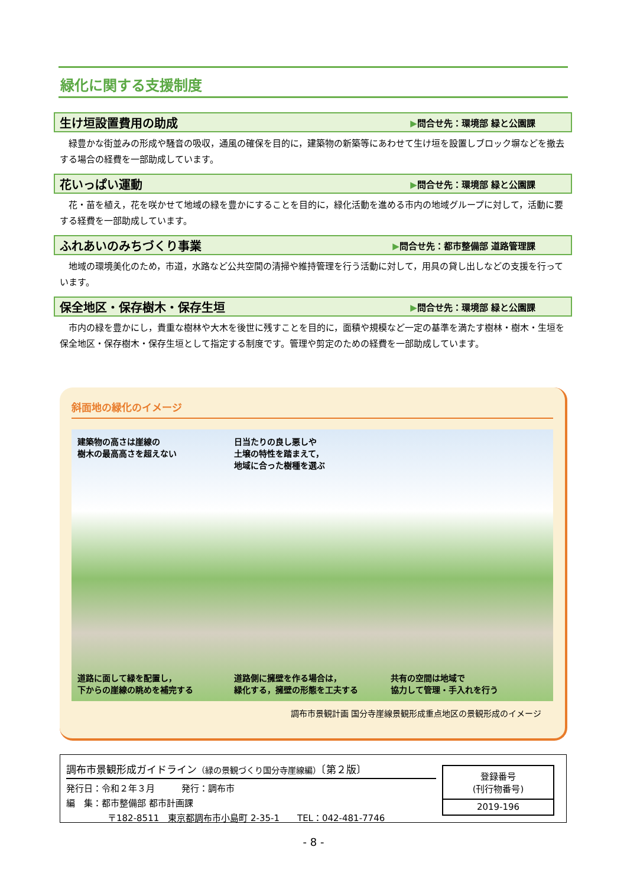緑化に関する支援制度
生け垣設置費用の助成
▶問合せ先：環境部 緑と公園課
緑豊かな街並みの形成や騒音の吸収，通風の確保を目的に，建築物の新築等にあわせて生け垣を設置しブロック塀などを撤去する場合の経費を一部助成しています。
花いっぱい運動
▶問合せ先：環境部 緑と公園課
花・苗を植え，花を咲かせて地域の緑を豊かにすることを目的に，緑化活動を進める市内の地域グループに対して，活動に要する経費を一部助成しています。
ふれあいのみちづくり事業
▶問合せ先：都市整備部 道路管理課
地域の環境美化のため，市道，水路など公共空間の清掃や維持管理を行う活動に対して，用具の貸し出しなどの支援を行っています。
保全地区・保存樹木・保存生垣
▶問合せ先：環境部 緑と公園課
市内の緑を豊かにし，貴重な樹林や大木を後世に残すことを目的に，面積や規模など一定の基準を満たす樹林・樹木・生垣を保全地区・保存樹木・保存生垣として指定する制度です。管理や剪定のための経費を一部助成しています。
斜面地の緑化のイメージ
建築物の高さは崖線の
樹木の最高高さを超えない
日当たりの良し悪しや
土壌の特性を踏まえて，
地域に合った樹種を選ぶ
道路に面して緑を配置し，
下からの崖線の眺めを補完する
道路側に擁壁を作る場合は，
緑化する，擁壁の形態を工夫する
共有の空間は地域で
協力して管理・手入れを行う
調布市景観計画 国分寺崖線景観形成重点地区の景観形成のイメージ
調布市景観形成ガイドライン（緑の景観づくり国分寺崖線編）〔第２版〕
発行日：令和２年３月　　　発行：調布市
編　集：都市整備部 都市計画課
〒182-8511　東京都調布市小島町 2-35-1　　TEL：042-481-7746
| 登録番号 (刊行物番号) |
| 2019-196 |
- 8 -